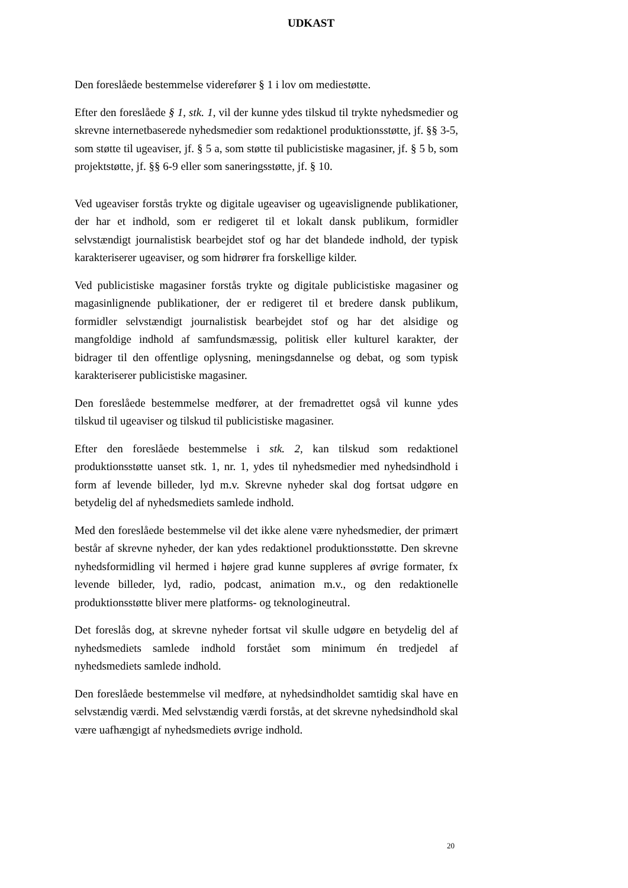UDKAST
Den foreslåede bestemmelse viderefører § 1 i lov om mediestøtte.
Efter den foreslåede § 1, stk. 1, vil der kunne ydes tilskud til trykte nyhedsmedier og skrevne internetbaserede nyhedsmedier som redaktionel produktionsstøtte, jf. §§ 3-5, som støtte til ugeaviser, jf. § 5 a, som støtte til publicistiske magasiner, jf. § 5 b, som projektstøtte, jf. §§ 6-9 eller som saneringsstøtte, jf. § 10.
Ved ugeaviser forstås trykte og digitale ugeaviser og ugeavislignende publikationer, der har et indhold, som er redigeret til et lokalt dansk publikum, formidler selvstændigt journalistisk bearbejdet stof og har det blandede indhold, der typisk karakteriserer ugeaviser, og som hidrører fra forskellige kilder.
Ved publicistiske magasiner forstås trykte og digitale publicistiske magasiner og magasinlignende publikationer, der er redigeret til et bredere dansk publikum, formidler selvstændigt journalistisk bearbejdet stof og har det alsidige og mangfoldige indhold af samfundsmæssig, politisk eller kulturel karakter, der bidrager til den offentlige oplysning, meningsdannelse og debat, og som typisk karakteriserer publicistiske magasiner.
Den foreslåede bestemmelse medfører, at der fremadrettet også vil kunne ydes tilskud til ugeaviser og tilskud til publicistiske magasiner.
Efter den foreslåede bestemmelse i stk. 2, kan tilskud som redaktionel produktionsstøtte uanset stk. 1, nr. 1, ydes til nyhedsmedier med nyhedsindhold i form af levende billeder, lyd m.v. Skrevne nyheder skal dog fortsat udgøre en betydelig del af nyhedsmediets samlede indhold.
Med den foreslåede bestemmelse vil det ikke alene være nyhedsmedier, der primært består af skrevne nyheder, der kan ydes redaktionel produktionsstøtte. Den skrevne nyhedsformidling vil hermed i højere grad kunne suppleres af øvrige formater, fx levende billeder, lyd, radio, podcast, animation m.v., og den redaktionelle produktionsstøtte bliver mere platforms- og teknologineutral.
Det foreslås dog, at skrevne nyheder fortsat vil skulle udgøre en betydelig del af nyhedsmediets samlede indhold forstået som minimum én tredjedel af nyhedsmediets samlede indhold.
Den foreslåede bestemmelse vil medføre, at nyhedsindholdet samtidig skal have en selvstændig værdi. Med selvstændig værdi forstås, at det skrevne nyhedsindhold skal være uafhængigt af nyhedsmediets øvrige indhold.
20